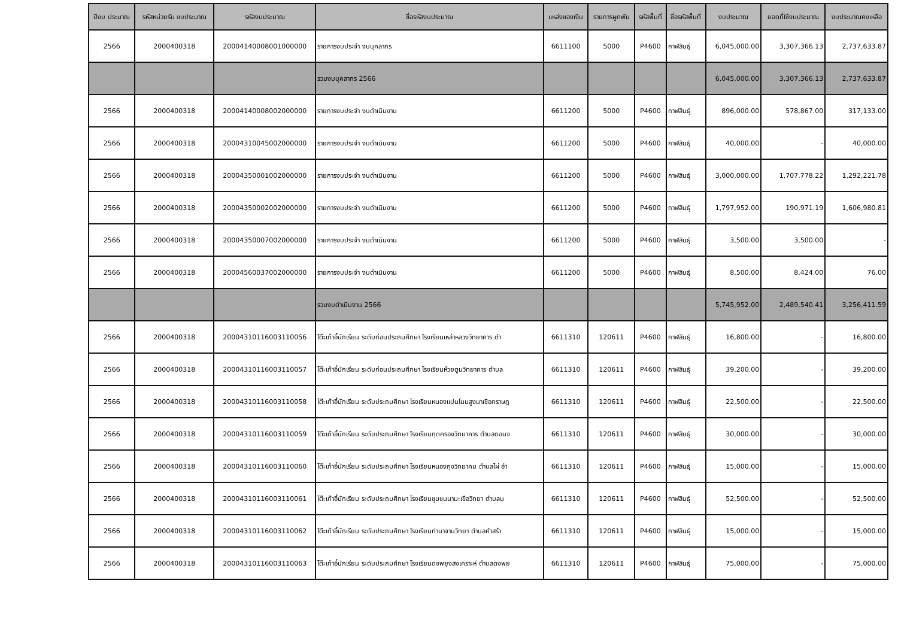| ปีงบ ประมาณ | รหัสหน่วยรับ งบประมาณ | รหัสงบประมาณ | ชื่อรหัสงบประมาณ | แหล่งของเงิน | รายการผูกพัน | รหัสพื้นที่ | ชื่อรหัสพื้นที่ | งบประมาณ | ยอดที่ใช้งบประมาณ | งบประมาณคงเหลือ |
| --- | --- | --- | --- | --- | --- | --- | --- | --- | --- | --- |
| 2566 | 2000400318 | 20004140008001000000 | รายการงบประจำ งบบุคลากร | 6611100 | 5000 | P4600 | กาฬสินธุ์ | 6,045,000.00 | 3,307,366.13 | 2,737,633.87 |
| | | | รวมงบบุคลากร 2566 | | | | | 6,045,000.00 | 3,307,366.13 | 2,737,633.87 |
| 2566 | 2000400318 | 20004140008002000000 | รายการงบประจำ งบดำเนินงาน | 6611200 | 5000 | P4600 | กาฬสินธุ์ | 896,000.00 | 578,867.00 | 317,133.00 |
| 2566 | 2000400318 | 20004310045002000000 | รายการงบประจำ งบดำเนินงาน | 6611200 | 5000 | P4600 | กาฬสินธุ์ | 40,000.00 | - | 40,000.00 |
| 2566 | 2000400318 | 20004350001002000000 | รายการงบประจำ งบดำเนินงาน | 6611200 | 5000 | P4600 | กาฬสินธุ์ | 3,000,000.00 | 1,707,778.22 | 1,292,221.78 |
| 2566 | 2000400318 | 20004350002002000000 | รายการงบประจำ งบดำเนินงาน | 6611200 | 5000 | P4600 | กาฬสินธุ์ | 1,797,952.00 | 190,971.19 | 1,606,980.81 |
| 2566 | 2000400318 | 20004350007002000000 | รายการงบประจำ งบดำเนินงาน | 6611200 | 5000 | P4600 | กาฬสินธุ์ | 3,500.00 | 3,500.00 | - |
| 2566 | 2000400318 | 20004560037002000000 | รายการงบประจำ งบดำเนินงาน | 6611200 | 5000 | P4600 | กาฬสินธุ์ | 8,500.00 | 8,424.00 | 76.00 |
| | | | รวมงบดำเนินงาน 2566 | | | | | 5,745,952.00 | 2,489,540.41 | 3,256,411.59 |
| 2566 | 2000400318 | 20004310116003110056 | โต๊ะเก้าอี้นักเรียน ระดับก่อนประถมศึกษา โรงเรียนเหล่าหลวงวิทยาคาร ตำ | 6611310 | 120611 | P4600 | กาฬสินธุ์ | 16,800.00 | - | 16,800.00 |
| 2566 | 2000400318 | 20004310116003110057 | โต๊ะเก้าอี้นักเรียน ระดับก่อนประถมศึกษา โรงเรียนห้วยตูมวิทยาคาร ตำบล | 6611310 | 120611 | P4600 | กาฬสินธุ์ | 39,200.00 | - | 39,200.00 |
| 2566 | 2000400318 | 20004310116003110058 | โต๊ะเก้าอี้นักเรียน ระดับประถมศึกษา โรงเรียนหนองแปนโนนสูงนาเชือกราษฎ | 6611310 | 120611 | P4600 | กาฬสินธุ์ | 22,500.00 | - | 22,500.00 |
| 2566 | 2000400318 | 20004310116003110059 | โต๊ะเก้าอี้นักเรียน ระดับประถมศึกษา โรงเรียนกุดครองวิทยาคาร ตำบลดอนจ | 6611310 | 120611 | P4600 | กาฬสินธุ์ | 30,000.00 | - | 30,000.00 |
| 2566 | 2000400318 | 20004310116003110060 | โต๊ะเก้าอี้นักเรียน ระดับประถมศึกษา โรงเรียนหนองกุงวิทยาคม ตำบลไผ่ อำ | 6611310 | 120611 | P4600 | กาฬสินธุ์ | 15,000.00 | - | 15,000.00 |
| 2566 | 2000400318 | 20004310116003110061 | โต๊ะเก้าอี้นักเรียน ระดับประถมศึกษา โรงเรียนชุมชนนามะเขือวิทยา ตำบลน | 6611310 | 120611 | P4600 | กาฬสินธุ์ | 52,500.00 | - | 52,500.00 |
| 2566 | 2000400318 | 20004310116003110062 | โต๊ะเก้าอี้นักเรียน ระดับประถมศึกษา โรงเรียนท่านาจานวิทยา ตำบลคำสร้า | 6611310 | 120611 | P4600 | กาฬสินธุ์ | 15,000.00 | - | 15,000.00 |
| 2566 | 2000400318 | 20004310116003110063 | โต๊ะเก้าอี้นักเรียน ระดับประถมศึกษา โรงเรียนดงพยุงสงเคราะห์ ตำบลดงพย | 6611310 | 120611 | P4600 | กาฬสินธุ์ | 75,000.00 | - | 75,000.00 |